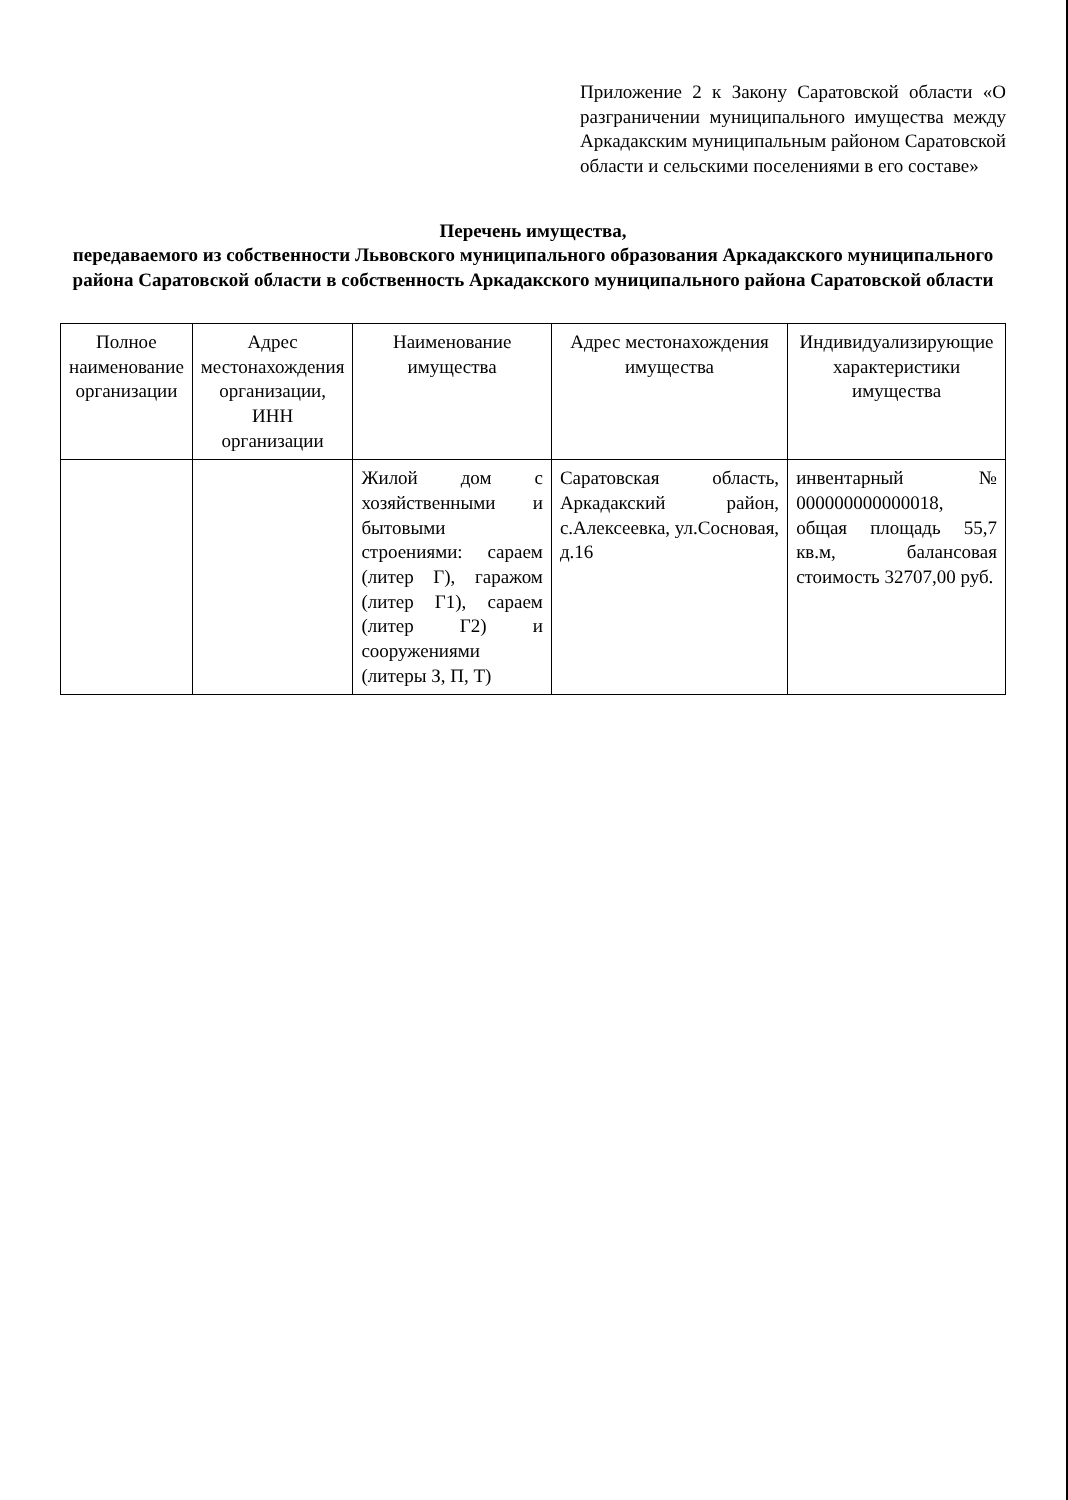Приложение 2 к Закону Саратовской области «О разграничении муниципального имущества между Аркадакским муниципальным районом Саратовской области и сельскими поселениями в его составе»
Перечень имущества,
передаваемого из собственности Львовского муниципального образования Аркадакского муниципального района Саратовской области в собственность Аркадакского муниципального района Саратовской области
| Полное наименование организации | Адрес местонахождения организации, ИНН организации | Наименование имущества | Адрес местонахождения имущества | Индивидуализирующие характеристики имущества |
| --- | --- | --- | --- | --- |
| | | Жилой дом с хозяйственными и бытовыми строениями: сараем (литер Г), гаражом (литер Г1), сараем (литер Г2) и сооружениями (литеры З, П, Т) | Саратовская область, Аркадакский район, с.Алексеевка, ул.Сосновая, д.16 | инвентарный № 000000000000018, общая площадь 55,7 кв.м, балансовая стоимость 32707,00 руб. |